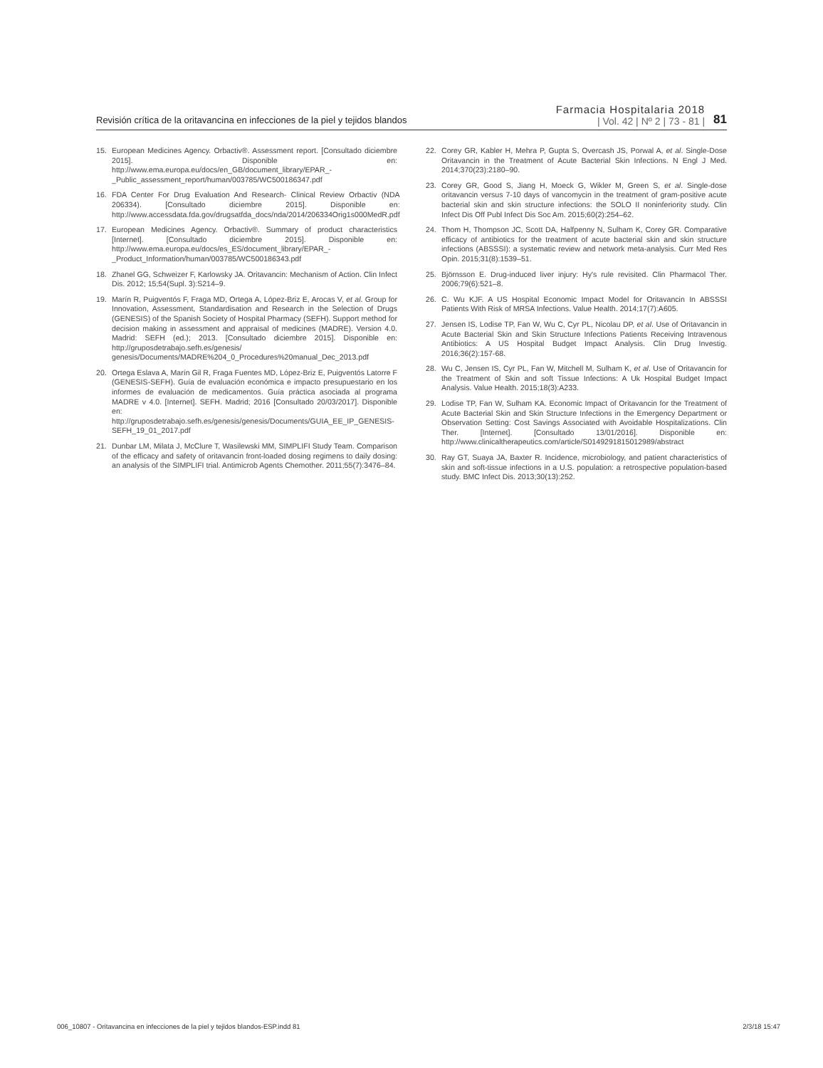Revisión crítica de la oritavancina en infecciones de la piel y tejidos blandos
Farmacia Hospitalaria 2018
| Vol. 42 | Nº 2 | 73 - 81 |
81
15. European Medicines Agency. Orbactiv®. Assessment report. [Consultado diciembre 2015]. Disponible en: http://www.ema.europa.eu/docs/en_GB/document_library/EPAR_-_Public_assessment_report/human/003785/WC500186347.pdf
16. FDA Center For Drug Evaluation And Research- Clinical Review Orbactiv (NDA 206334). [Consultado diciembre 2015]. Disponible en: http://www.accessdata.fda.gov/drugsatfda_docs/nda/2014/206334Orig1s000MedR.pdf
17. European Medicines Agency. Orbactiv®. Summary of product characteristics [Internet]. [Consultado diciembre 2015]. Disponible en: http://www.ema.europa.eu/docs/es_ES/document_library/EPAR_-_Product_Information/human/003785/WC500186343.pdf
18. Zhanel GG, Schweizer F, Karlowsky JA. Oritavancin: Mechanism of Action. Clin Infect Dis. 2012; 15;54(Supl. 3):S214–9.
19. Marín R, Puigventós F, Fraga MD, Ortega A, López-Briz E, Arocas V, et al. Group for Innovation, Assessment, Standardisation and Research in the Selection of Drugs (GENESIS) of the Spanish Society of Hospital Pharmacy (SEFH). Support method for decision making in assessment and appraisal of medicines (MADRE). Version 4.0. Madrid: SEFH (ed.); 2013. [Consultado diciembre 2015]. Disponible en: http://gruposdetrabajo.sefh.es/genesis/ genesis/Documents/MADRE%204_0_Procedures%20manual_Dec_2013.pdf
20. Ortega Eslava A, Marín Gil R, Fraga Fuentes MD, López-Briz E, Puigventós Latorre F (GENESIS-SEFH). Guía de evaluación económica e impacto presupuestario en los informes de evaluación de medicamentos. Guía práctica asociada al programa MADRE v 4.0. [Internet]. SEFH. Madrid; 2016 [Consultado 20/03/2017]. Disponible en: http://gruposdetrabajo.sefh.es/genesis/genesis/Documents/GUIA_EE_IP_GENESIS-SEFH_19_01_2017.pdf
21. Dunbar LM, Milata J, McClure T, Wasilewski MM, SIMPLIFI Study Team. Comparison of the efficacy and safety of oritavancin front-loaded dosing regimens to daily dosing: an analysis of the SIMPLIFI trial. Antimicrob Agents Chemother. 2011;55(7):3476–84.
22. Corey GR, Kabler H, Mehra P, Gupta S, Overcash JS, Porwal A, et al. Single-Dose Oritavancin in the Treatment of Acute Bacterial Skin Infections. N Engl J Med. 2014;370(23):2180–90.
23. Corey GR, Good S, Jiang H, Moeck G, Wikler M, Green S, et al. Single-dose oritavancin versus 7-10 days of vancomycin in the treatment of gram-positive acute bacterial skin and skin structure infections: the SOLO II noninferiority study. Clin Infect Dis Off Publ Infect Dis Soc Am. 2015;60(2):254–62.
24. Thom H, Thompson JC, Scott DA, Halfpenny N, Sulham K, Corey GR. Comparative efficacy of antibiotics for the treatment of acute bacterial skin and skin structure infections (ABSSSI): a systematic review and network meta-analysis. Curr Med Res Opin. 2015;31(8):1539–51.
25. Björnsson E. Drug-induced liver injury: Hy's rule revisited. Clin Pharmacol Ther. 2006;79(6):521–8.
26. C. Wu KJF. A US Hospital Economic Impact Model for Oritavancin In ABSSSI Patients With Risk of MRSA Infections. Value Health. 2014;17(7):A605.
27. Jensen IS, Lodise TP, Fan W, Wu C, Cyr PL, Nicolau DP, et al. Use of Oritavancin in Acute Bacterial Skin and Skin Structure Infections Patients Receiving Intravenous Antibiotics: A US Hospital Budget Impact Analysis. Clin Drug Investig. 2016;36(2):157-68.
28. Wu C, Jensen IS, Cyr PL, Fan W, Mitchell M, Sulham K, et al. Use of Oritavancin for the Treatment of Skin and soft Tissue Infections: A Uk Hospital Budget Impact Analysis. Value Health. 2015;18(3):A233.
29. Lodise TP, Fan W, Sulham KA. Economic Impact of Oritavancin for the Treatment of Acute Bacterial Skin and Skin Structure Infections in the Emergency Department or Observation Setting: Cost Savings Associated with Avoidable Hospitalizations. Clin Ther. [Internet]. [Consultado 13/01/2016]. Disponible en: http://www.clinicaltherapeutics.com/article/S0149291815012989/abstract
30. Ray GT, Suaya JA, Baxter R. Incidence, microbiology, and patient characteristics of skin and soft-tissue infections in a U.S. population: a retrospective population-based study. BMC Infect Dis. 2013;30(13):252.
006_10807 - Oritavancina en infecciones de la piel y tejidos blandos-ESP.indd 81 2/3/18 15:47